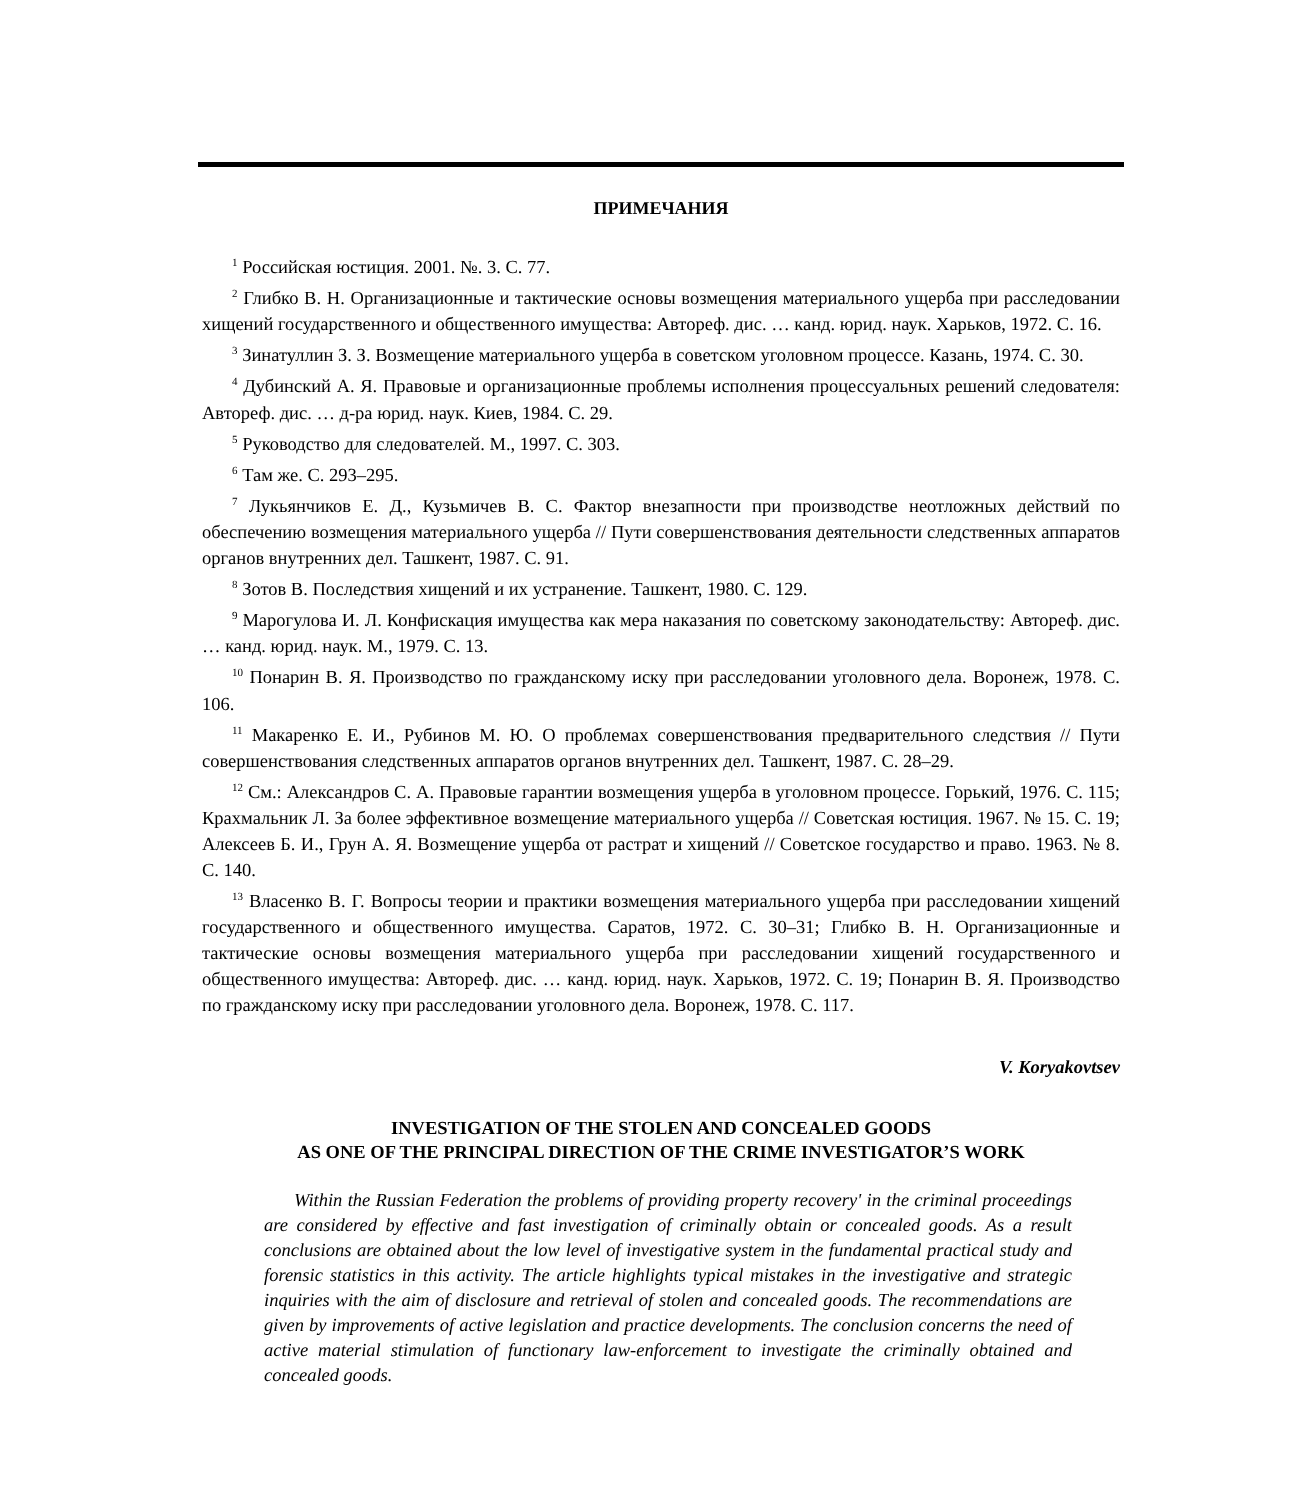ПРИМЕЧАНИЯ
<sup>1</sup> Российская юстиция. 2001. №. 3. С. 77.
<sup>2</sup> Глибко В. Н. Организационные и тактические основы возмещения материального ущерба при расследовании хищений государственного и общественного имущества: Автореф. дис. … канд. юрид. наук. Харьков, 1972. С. 16.
<sup>3</sup> Зинатуллин З. З. Возмещение материального ущерба в советском уголовном процессе. Казань, 1974. С. 30.
<sup>4</sup> Дубинский А. Я. Правовые и организационные проблемы исполнения процессуальных решений следователя: Автореф. дис. … д-ра юрид. наук. Киев, 1984. С. 29.
<sup>5</sup> Руководство для следователей. М., 1997. С. 303.
<sup>6</sup> Там же. С. 293–295.
<sup>7</sup> Лукьянчиков Е. Д., Кузьмичев В. С. Фактор внезапности при производстве неотложных действий по обеспечению возмещения материального ущерба // Пути совершенствования деятельности следственных аппаратов органов внутренних дел. Ташкент, 1987. С. 91.
<sup>8</sup> Зотов В. Последствия хищений и их устранение. Ташкент, 1980. С. 129.
<sup>9</sup> Марогулова И. Л. Конфискация имущества как мера наказания по советскому законодательству: Автореф. дис. … канд. юрид. наук. М., 1979. С. 13.
<sup>10</sup> Понарин В. Я. Производство по гражданскому иску при расследовании уголовного дела. Воронеж, 1978. С. 106.
<sup>11</sup> Макаренко Е. И., Рубинов М. Ю. О проблемах совершенствования предварительного следствия // Пути совершенствования следственных аппаратов органов внутренних дел. Ташкент, 1987. С. 28–29.
<sup>12</sup> См.: Александров С. А. Правовые гарантии возмещения ущерба в уголовном процессе. Горький, 1976. С. 115; Крахмальник Л. За более эффективное возмещение материального ущерба // Советская юстиция. 1967. № 15. С. 19; Алексеев Б. И., Грун А. Я. Возмещение ущерба от растрат и хищений // Советское государство и право. 1963. № 8. С. 140.
<sup>13</sup> Власенко В. Г. Вопросы теории и практики возмещения материального ущерба при расследовании хищений государственного и общественного имущества. Саратов, 1972. С. 30–31; Глибко В. Н. Организационные и тактические основы возмещения материального ущерба при расследовании хищений государственного и общественного имущества: Автореф. дис. … канд. юрид. наук. Харьков, 1972. С. 19; Понарин В. Я. Производство по гражданскому иску при расследовании уголовного дела. Воронеж, 1978. С. 117.
V. Koryakovtsev
INVESTIGATION OF THE STOLEN AND CONCEALED GOODS
AS ONE OF THE PRINCIPAL DIRECTION OF THE CRIME INVESTIGATOR’S WORK
Within the Russian Federation the problems of providing property recovery' in the criminal proceedings are considered by effective and fast investigation of criminally obtain or concealed goods. As a result conclusions are obtained about the low level of investigative system in the fundamental practical study and forensic statistics in this activity. The article highlights typical mistakes in the investigative and strategic inquiries with the aim of disclosure and retrieval of stolen and concealed goods. The recommendations are given by improvements of active legislation and practice developments. The conclusion concerns the need of active material stimulation of functionary law-enforcement to investigate the criminally obtained and concealed goods.